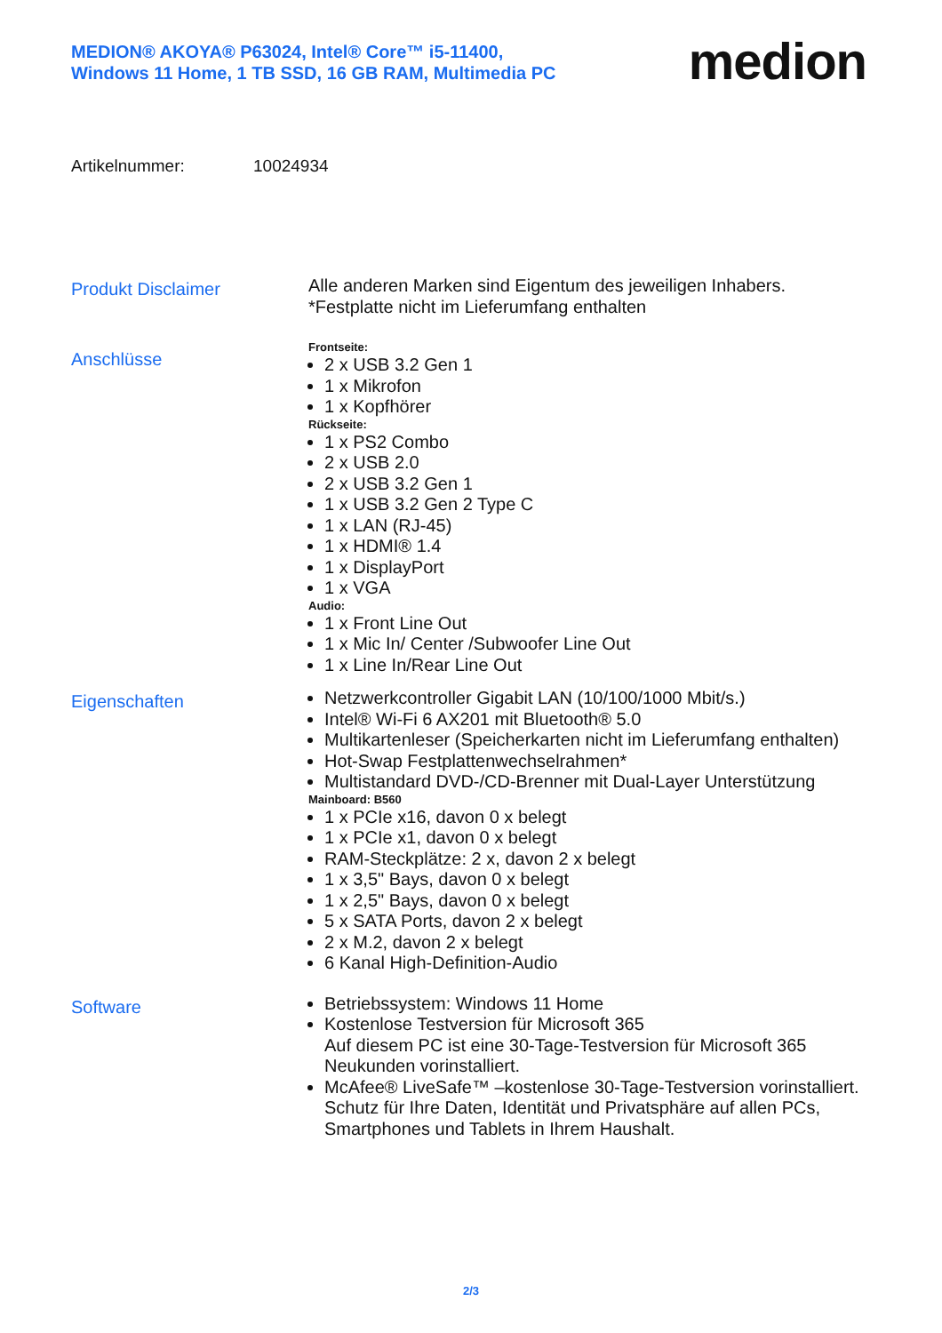MEDION® AKOYA® P63024, Intel® Core™ i5-11400,
Windows 11 Home, 1 TB SSD, 16 GB RAM, Multimedia PC
medion
Artikelnummer: 10024934
Produkt Disclaimer
Alle anderen Marken sind Eigentum des jeweiligen Inhabers.
*Festplatte nicht im Lieferumfang enthalten
Anschlüsse
Frontseite:
2 x USB 3.2 Gen 1
1 x Mikrofon
1 x Kopfhörer
Rückseite:
1 x PS2 Combo
2 x USB 2.0
2 x USB 3.2 Gen 1
1 x USB 3.2 Gen 2 Type C
1 x LAN (RJ-45)
1 x HDMI® 1.4
1 x DisplayPort
1 x VGA
Audio:
1 x Front Line Out
1 x Mic In/ Center /Subwoofer Line Out
1 x Line In/Rear Line Out
Eigenschaften
Netzwerkcontroller Gigabit LAN (10/100/1000 Mbit/s.)
Intel® Wi-Fi 6 AX201 mit Bluetooth® 5.0
Multikartenleser (Speicherkarten nicht im Lieferumfang enthalten)
Hot-Swap Festplattenwechselrahmen*
Multistandard DVD-/CD-Brenner mit Dual-Layer Unterstützung
Mainboard: B560
1 x PCIe x16, davon 0 x belegt
1 x PCIe x1, davon 0 x belegt
RAM-Steckplätze: 2 x, davon 2 x belegt
1 x 3,5" Bays, davon 0 x belegt
1 x 2,5" Bays, davon 0 x belegt
5 x SATA Ports, davon 2 x belegt
2 x M.2, davon 2 x belegt
6 Kanal High-Definition-Audio
Software
Betriebssystem: Windows 11 Home
Kostenlose Testversion für Microsoft 365
Auf diesem PC ist eine 30-Tage-Testversion für Microsoft 365 Neukunden vorinstalliert.
McAfee® LiveSafe™ –kostenlose 30-Tage-Testversion vorinstalliert.
Schutz für Ihre Daten, Identität und Privatsphäre auf allen PCs, Smartphones und Tablets in Ihrem Haushalt.
2/3